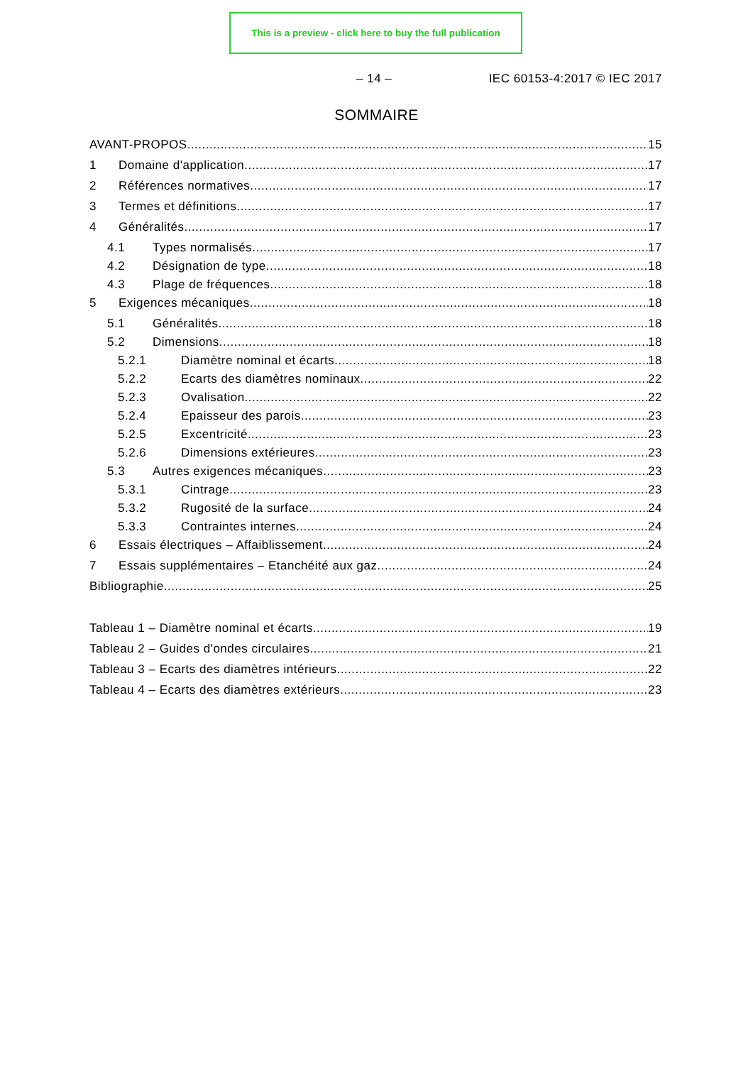This is a preview - click here to buy the full publication
– 14 – IEC 60153-4:2017 © IEC 2017
SOMMAIRE
AVANT-PROPOS 15
1 Domaine d'application 17
2 Références normatives 17
3 Termes et définitions 17
4 Généralités 17
4.1 Types normalisés 17
4.2 Désignation de type 18
4.3 Plage de fréquences 18
5 Exigences mécaniques 18
5.1 Généralités 18
5.2 Dimensions 18
5.2.1 Diamètre nominal et écarts 18
5.2.2 Ecarts des diamètres nominaux 22
5.2.3 Ovalisation 22
5.2.4 Epaisseur des parois 23
5.2.5 Excentricité 23
5.2.6 Dimensions extérieures 23
5.3 Autres exigences mécaniques 23
5.3.1 Cintrage 23
5.3.2 Rugosité de la surface 24
5.3.3 Contraintes internes 24
6 Essais électriques – Affaiblissement 24
7 Essais supplémentaires – Etanchéité aux gaz 24
Bibliographie 25
Tableau 1 – Diamètre nominal et écarts 19
Tableau 2 – Guides d'ondes circulaires 21
Tableau 3 – Ecarts des diamètres intérieurs 22
Tableau 4 – Ecarts des diamètres extérieurs 23